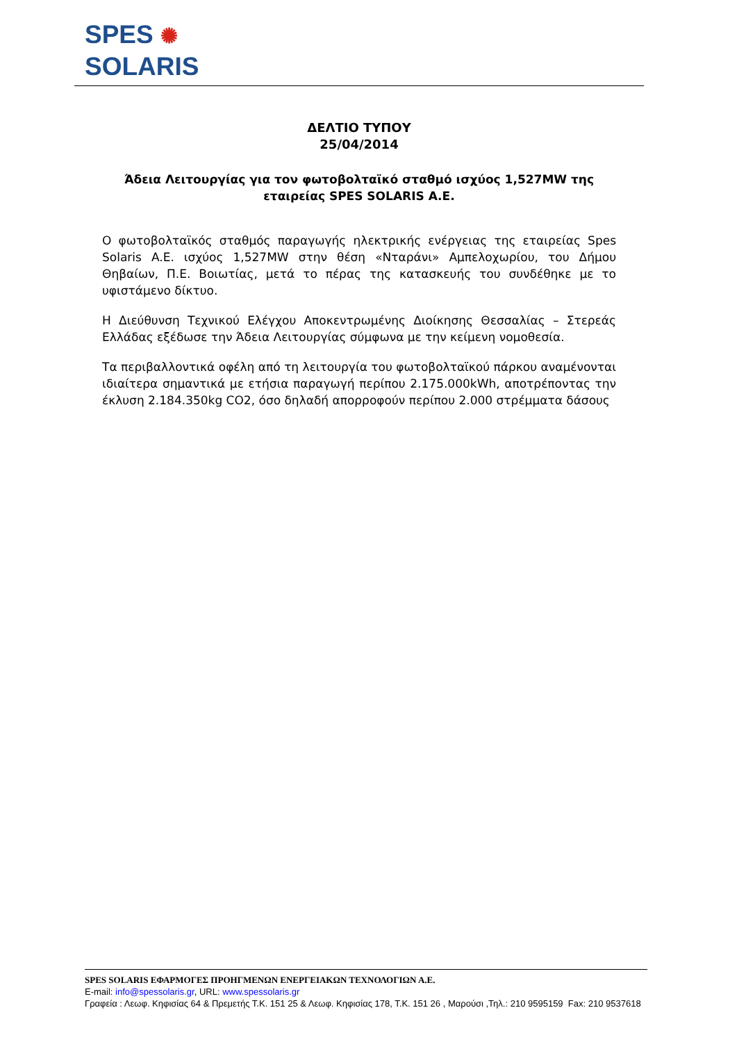SPES ✺
SOLARIS
ΔΕΛΤΙΟ ΤΥΠΟΥ
25/04/2014
Άδεια Λειτουργίας για τον φωτοβολταϊκό σταθμό ισχύος 1,527MW της εταιρείας SPES SOLARIS A.E.
Ο φωτοβολταϊκός σταθμός παραγωγής ηλεκτρικής ενέργειας της εταιρείας Spes Solaris A.E. ισχύος 1,527MW στην θέση «Νταράνι» Αμπελοχωρίου, του Δήμου Θηβαίων, Π.Ε. Βοιωτίας, μετά το πέρας της κατασκευής του συνδέθηκε με το υφιστάμενο δίκτυο.
Η Διεύθυνση Τεχνικού Ελέγχου Αποκεντρωμένης Διοίκησης Θεσσαλίας – Στερεάς Ελλάδας εξέδωσε την Άδεια Λειτουργίας σύμφωνα με την κείμενη νομοθεσία.
Τα περιβαλλοντικά οφέλη από τη λειτουργία του φωτοβολταϊκού πάρκου αναμένονται ιδιαίτερα σημαντικά με ετήσια παραγωγή περίπου 2.175.000kWh, αποτρέποντας την έκλυση 2.184.350kg CO2, όσο δηλαδή απορροφούν περίπου 2.000 στρέμματα δάσους
SPES SOLARIS ΕΦΑΡΜΟΓΕΣ ΠΡΟΗΓΜΕΝΩΝ ΕΝΕΡΓΕΙΑΚΩΝ ΤΕΧΝΟΛΟΓΙΩΝ Α.Ε.
E-mail: info@spessolaris.gr, URL: www.spessolaris.gr
Γραφεία : Λεωφ. Κηφισίας 64 & Πρεμετής Τ.Κ. 151 25 & Λεωφ. Κηφισίας 178, Τ.Κ. 151 26 , Μαρούσι ,Τηλ.: 210 9595159 Fax: 210 9537618